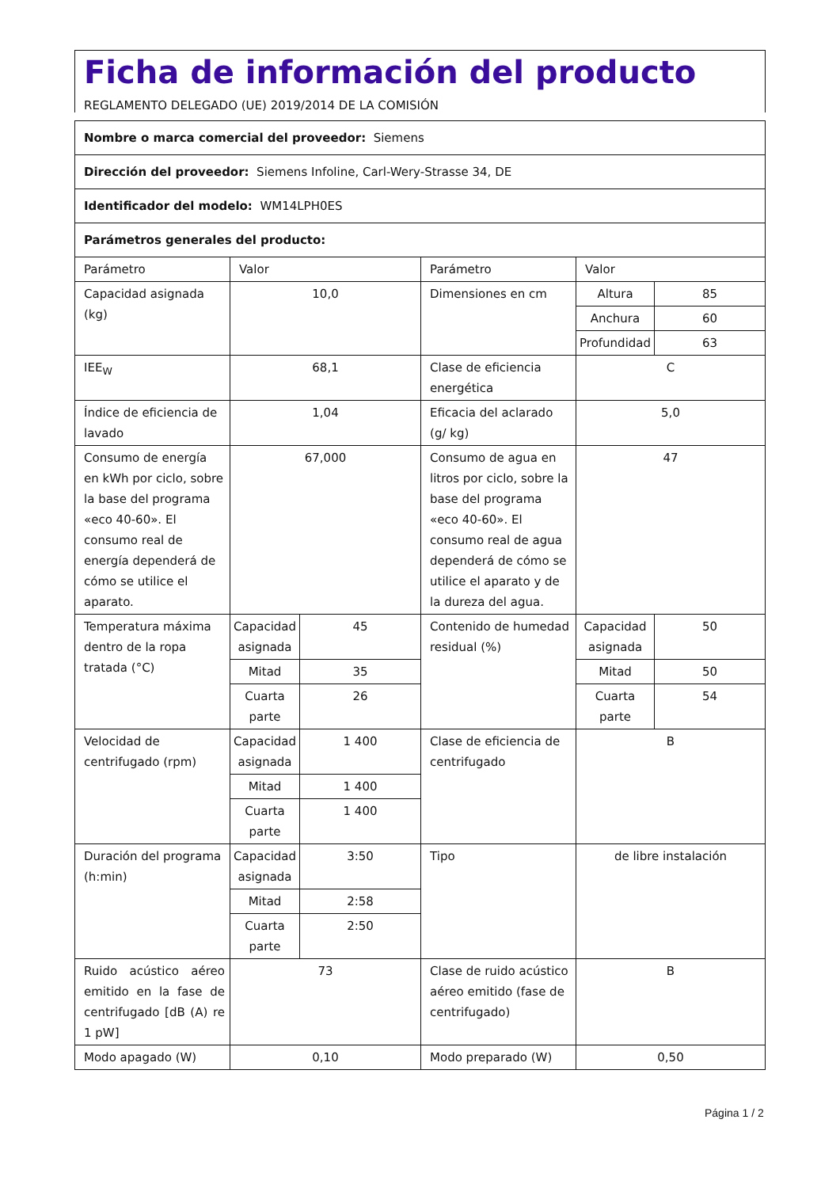Ficha de información del producto
REGLAMENTO DELEGADO (UE) 2019/2014 DE LA COMISIÓN
| Nombre o marca comercial del proveedor: Siemens | | | | | |
| Dirección del proveedor: Siemens Infoline, Carl-Wery-Strasse 34, DE | | | | | |
| Identificador del modelo: WM14LPH0ES | | | | | |
| Parámetros generales del producto: | | | | | |
| Parámetro | Valor | | Parámetro | Valor | |
| Capacidad asignada (kg) | 10,0 | | Dimensiones en cm | Altura | 85 |
| | | | | Anchura | 60 |
| | | | | Profundidad | 63 |
| IEE<sub>W</sub> | 68,1 | | Clase de eficiencia energética | C | |
| Índice de eficiencia de lavado | 1,04 | | Eficacia del aclarado (g/ kg) | 5,0 | |
| Consumo de energía en kWh por ciclo, sobre la base del programa «eco 40-60». El consumo real de energía dependerá de cómo se utilice el aparato. | 67,000 | | Consumo de agua en litros por ciclo, sobre la base del programa «eco 40-60». El consumo real de agua dependerá de cómo se utilice el aparato y de la dureza del agua. | 47 | |
| Temperatura máxima dentro de la ropa tratada (°C) | Capacidad asignada | 45 | Contenido de humedad residual (%) | Capacidad asignada | 50 |
| | Mitad | 35 | | Mitad | 50 |
| | Cuarta parte | 26 | | Cuarta parte | 54 |
| Velocidad de centrifugado (rpm) | Capacidad asignada | 1 400 | Clase de eficiencia de centrifugado | B | |
| | Mitad | 1 400 | | | |
| | Cuarta parte | 1 400 | | | |
| Duración del programa (h:min) | Capacidad asignada | 3:50 | Tipo | de libre instalación | |
| | Mitad | 2:58 | | | |
| | Cuarta parte | 2:50 | | | |
| Ruido acústico aéreo emitido en la fase de centrifugado [dB (A) re 1 pW] | 73 | | Clase de ruido acústico aéreo emitido (fase de centrifugado) | B | |
| Modo apagado (W) | 0,10 | | Modo preparado (W) | 0,50 | |
Página 1 / 2